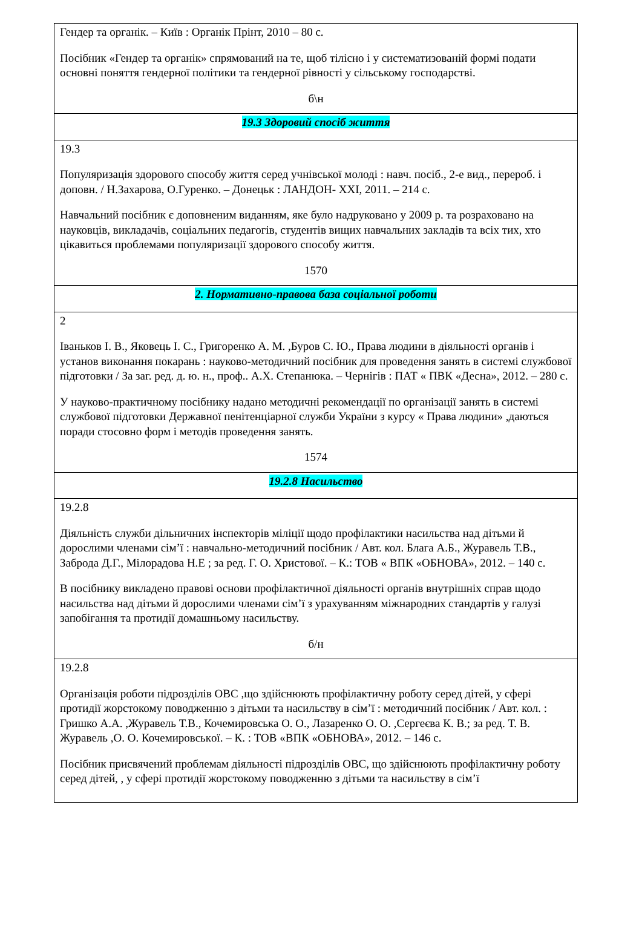| Гендер та органік. – Київ : Органік Прінт, 2010 – 80 с. Посібник «Гендер та органік» спрямований на те, щоб тілісно і у систематизованій формі подати основні поняття гендерної політики та гендерної рівності у сільському господарстві. б\н |
| 19.3 Здоровий спосіб життя |
| 19.3 Популяризація здорового способу життя серед учнівської молоді : навч. посіб., 2-е вид., перероб. і доповн. / Н.Захарова, О.Гуренко. – Донецьк : ЛАНДОН- XXI, 2011. – 214 с. Навчальний посібник є доповненим виданням, яке було надруковано у 2009 р. та розраховано на науковців, викладачів, соціальних педагогів, студентів вищих навчальних закладів та всіх тих, хто цікавиться проблемами популяризації здорового способу життя. 1570 |
| 2. Нормативно-правова база соціальної роботи |
| 2 Іваньков І. В., Яковець І. С., Григоренко А. М. ,Буров С. Ю., Права людини в діяльності органів і установ виконання покарань : науково-методичний посібник для проведення занять в системі службової підготовки / За заг. ред. д. ю. н., проф.. А.Х. Степанюка. – Чернігів : ПАТ « ПВК «Десна», 2012. – 280 с. У науково-практичному посібнику надано методичні рекомендації по організації занять в системі службової підготовки Державної пенітенціарної служби України з курсу « Права людини» ,даються поради стосовно форм і методів проведення занять. 1574 |
| 19.2.8 Насильство |
| 19.2.8 Діяльність служби дільничних інспекторів міліції щодо профілактики насильства над дітьми й дорослими членами сім’ї : навчально-методичний посібник / Авт. кол. Блага А.Б., Журавель Т.В., Забродa Д.Г., Мілорадова Н.Е ; за ред. Г. О. Христової. – К.: ТОВ « ВПК «ОБНОВА», 2012. – 140 с. В посібнику викладено правові основи профілактичної діяльності органів внутрішніх справ щодо насильства над дітьми й дорослими членами сім’ї з урахуванням міжнародних стандартів у галузі запобігання та протидії домашньому насильству. б/н |
| 19.2.8 Організація роботи підрозділів ОВС ,що здійснюють профілактичну роботу серед дітей, у сфері протидії жорстокому поводженню з дітьми та насильству в сім’ї : методичний посібник / Авт. кол. : Гришко А.А. ,Журавель Т.В., Кочемировська О. О., Лазаренко О. О. ,Сергеєва К. В.; за ред. Т. В. Журавель ,О. О. Кочемировськoї. – К. : ТОВ «ВПК «ОБНОВА», 2012. – 146 с. Посібник присвячений проблемам діяльності підрозділів ОВС, що здійснюють профілактичну роботу серед дітей, , у сфері протидії жорстокому поводженню з дітьми та насильству в сім’ї |